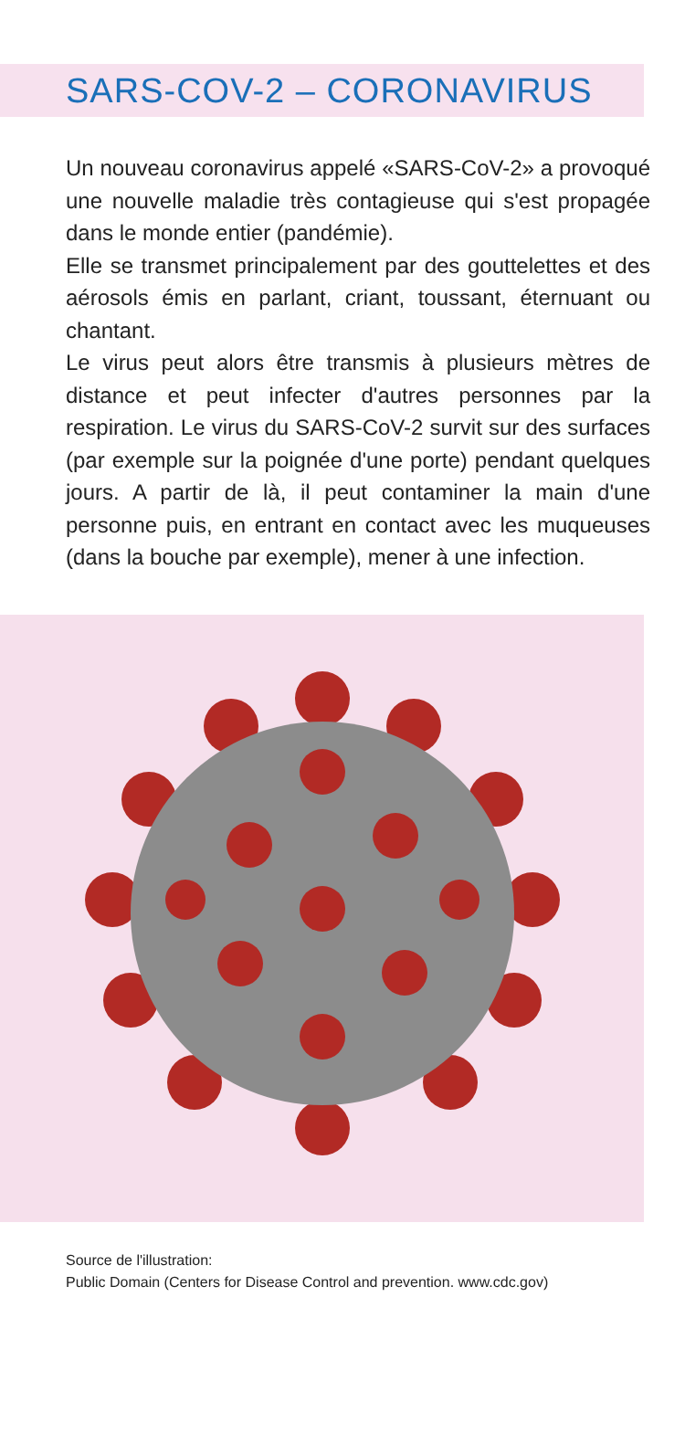SARS-COV-2 – CORONAVIRUS
Un nouveau coronavirus appelé «SARS-CoV-2» a provoqué une nouvelle maladie très contagieuse qui s'est propagée dans le monde entier (pandémie).
Elle se transmet principalement par des gouttelettes et des aérosols émis en parlant, criant, toussant, éternuant ou chantant.
Le virus peut alors être transmis à plusieurs mètres de distance et peut infecter d'autres personnes par la respiration. Le virus du SARS-CoV-2 survit sur des surfaces (par exemple sur la poignée d'une porte) pendant quelques jours. A partir de là, il peut contaminer la main d'une personne puis, en entrant en contact avec les muqueuses (dans la bouche par exemple), mener à une infection.
Source de l'illustration:
Public Domain (Centers for Disease Control and prevention. www.cdc.gov)